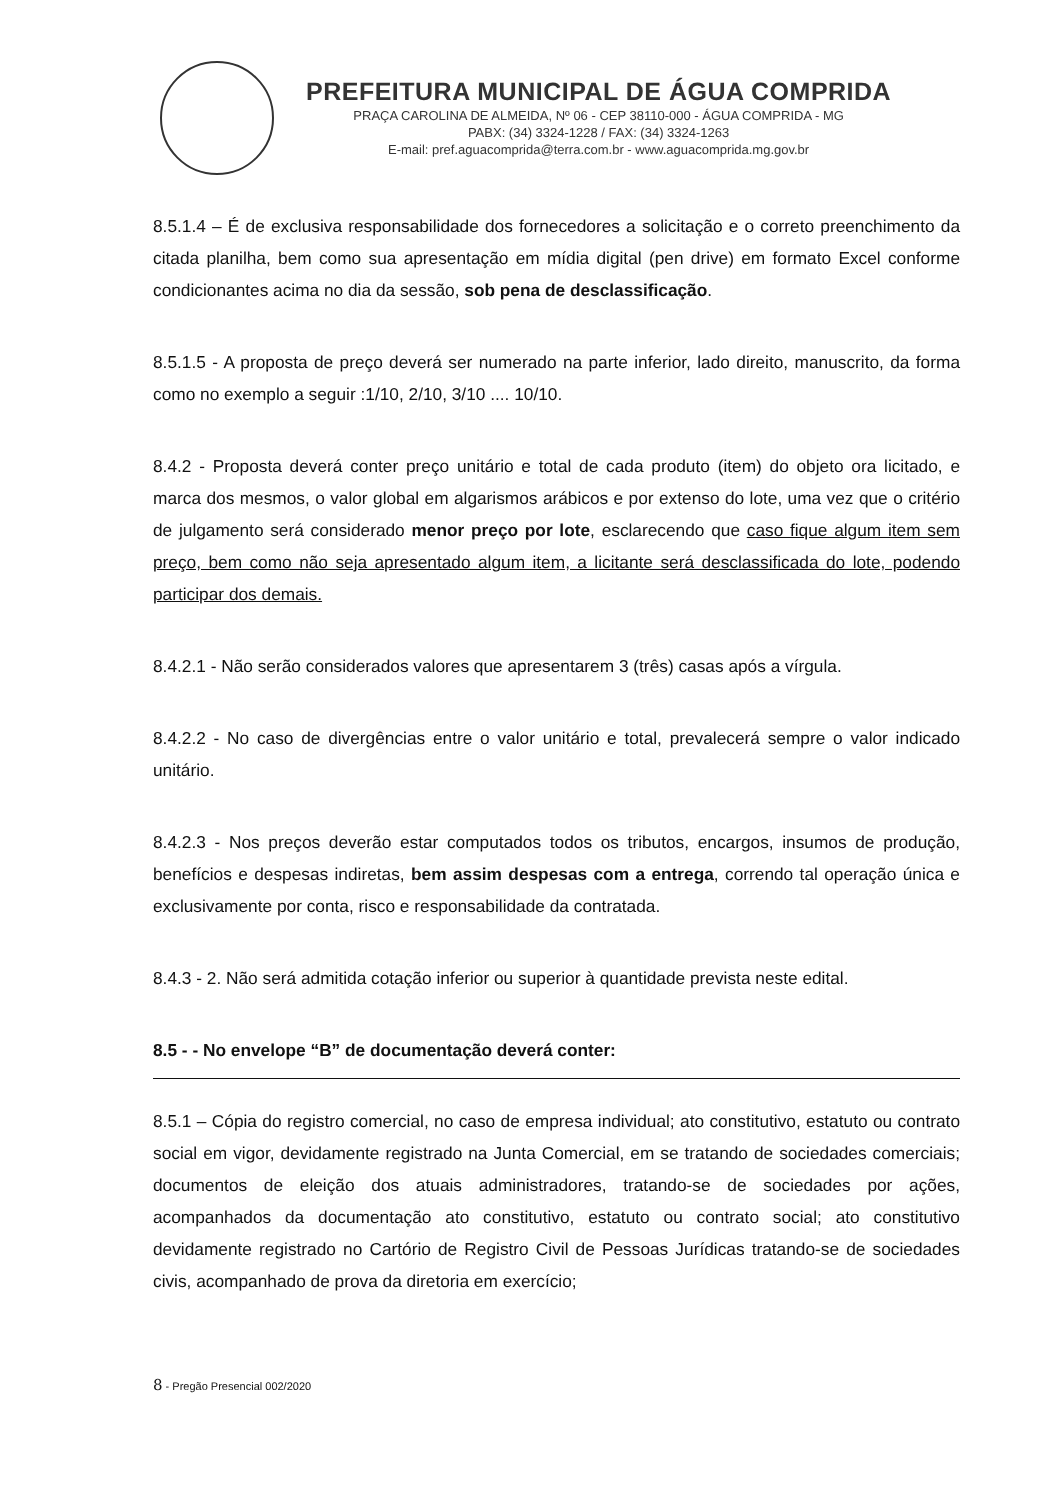PREFEITURA MUNICIPAL DE ÁGUA COMPRIDA
PRAÇA CAROLINA DE ALMEIDA, Nº 06 - CEP 38110-000 - ÁGUA COMPRIDA - MG
PABX: (34) 3324-1228 / FAX: (34) 3324-1263
E-mail: pref.aguacomprida@terra.com.br - www.aguacomprida.mg.gov.br
8.5.1.4 – É de exclusiva responsabilidade dos fornecedores a solicitação e o correto preenchimento da citada planilha, bem como sua apresentação em mídia digital (pen drive) em formato Excel conforme condicionantes acima no dia da sessão, sob pena de desclassificação.
8.5.1.5 - A proposta de preço deverá ser numerado na parte inferior, lado direito, manuscrito, da forma como no exemplo a seguir :1/10, 2/10, 3/10 .... 10/10.
8.4.2 - Proposta deverá conter preço unitário e total de cada produto (item) do objeto ora licitado, e marca dos mesmos, o valor global em algarismos arábicos e por extenso do lote, uma vez que o critério de julgamento será considerado menor preço por lote, esclarecendo que caso fique algum item sem preço, bem como não seja apresentado algum item, a licitante será desclassificada do lote, podendo participar dos demais.
8.4.2.1 - Não serão considerados valores que apresentarem 3 (três) casas após a vírgula.
8.4.2.2 - No caso de divergências entre o valor unitário e total, prevalecerá sempre o valor indicado unitário.
8.4.2.3 - Nos preços deverão estar computados todos os tributos, encargos, insumos de produção, benefícios e despesas indiretas, bem assim despesas com a entrega, correndo tal operação única e exclusivamente por conta, risco e responsabilidade da contratada.
8.4.3 - 2. Não será admitida cotação inferior ou superior à quantidade prevista neste edital.
8.5 - - No envelope “B” de documentação deverá conter:
8.5.1 – Cópia do registro comercial, no caso de empresa individual; ato constitutivo, estatuto ou contrato social em vigor, devidamente registrado na Junta Comercial, em se tratando de sociedades comerciais; documentos de eleição dos atuais administradores, tratando-se de sociedades por ações, acompanhados da documentação ato constitutivo, estatuto ou contrato social; ato constitutivo devidamente registrado no Cartório de Registro Civil de Pessoas Jurídicas tratando-se de sociedades civis, acompanhado de prova da diretoria em exercício;
8 - Pregão Presencial 002/2020